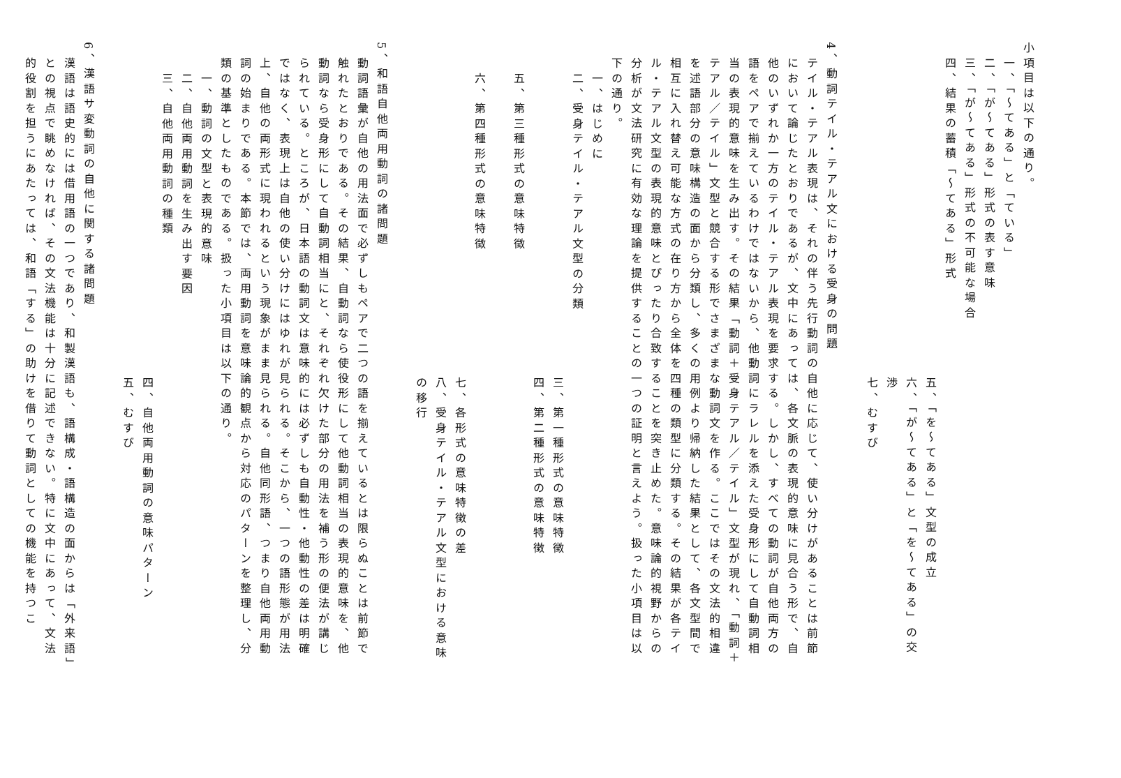小項目は以下の通り。
一、「〜てある」と「ている」
二、「が〜てある」形式の表す意味
三、「が〜てある」形式の不可能な場合
四、結果の蓄積「〜てある」形式
五、「を〜てある」文型の成立
六、「が〜てある」と「を〜てある」の交渉
七、むすび
4、動詞テイル・テアル文における受身の問題
テイル・テアル表現は、それの伴う先行動詞の自他に応じて、使い分けがあることは前節において論じたとおりであるが、文中にあっては、各文脈の表現的意味に見合う形で、自他のいずれか一方のテイル・テアル表現を要求する。しかし、すべての動詞が自他両方の語をペアで揃えているわけではないから、他動詞にラレルを添えた受身形にして自動詞相当の表現的意味を生み出す。その結果「動詞＋受身テアル／テイル」文型が現れ、「動詞＋テアル／テイル」文型と競合する形でさまざまな動詞文を作る。ここではその文法的相違を述語部分の意味構造の面から分類し、多くの用例より帰納した結果として、各文型間で相互に入れ替え可能な方式の在り方から全体を四種の類型に分類する。その結果が各テイル・テアル文型の表現的意味とぴったり合致することを突き止めた。意味論的視野からの分析が文法研究に有効な理論を提供することの一つの証明と言えよう。扱った小項目は以下の通り。
一、はじめに
二、受身テイル・テアル文型の分類
三、第一種形式の意味特徴
四、第二種形式の意味特徴
五、第三種形式の意味特徴
六、第四種形式の意味特徴
七、各形式の意味特徴の差
八、受身テイル・テアル文型における意味の移行
5、和語自他両用動詞の諸問題
動詞語彙が自他の用法面で必ずしもペアで二つの語を揃えているとは限らぬことは前節で触れたとおりである。その結果、自動詞なら使役形にして他動詞相当の表現的意味を、他動詞なら受身形にして自動詞相当にと、それぞれ欠けた部分の用法を補う形の便法が講じられている。ところが、日本語の動詞文は意味的には必ずしも自動性・他動性の差は明確ではなく、表現上は自他の使い分けにはゆれが見られる。そこから、一つの語形態が用法上、自他の両形式に現われるという現象がまま見られる。自他同形語、つまり自他両用動詞の始まりである。本節では、両用動詞を意味論的観点から対応のパターンを整理し、分類の基準としたものである。扱った小項目は以下の通り。
一、動詞の文型と表現的意味
二、自他両用動詞を生み出す要因
三、自他両用動詞の種類
四、自他両用動詞の意味パターン
五、むすび
6、漢語サ変動詞の自他に関する諸問題
漢語は語史的には借用語の一つであり、和製漢語も、語構成・語構造の面からは「外来語」との視点で眺めなければ、その文法機能は十分に記述できない。特に文中にあって、文法的役割を担うにあたっては、和語「する」の助けを借りて動詞としての機能を持つこ